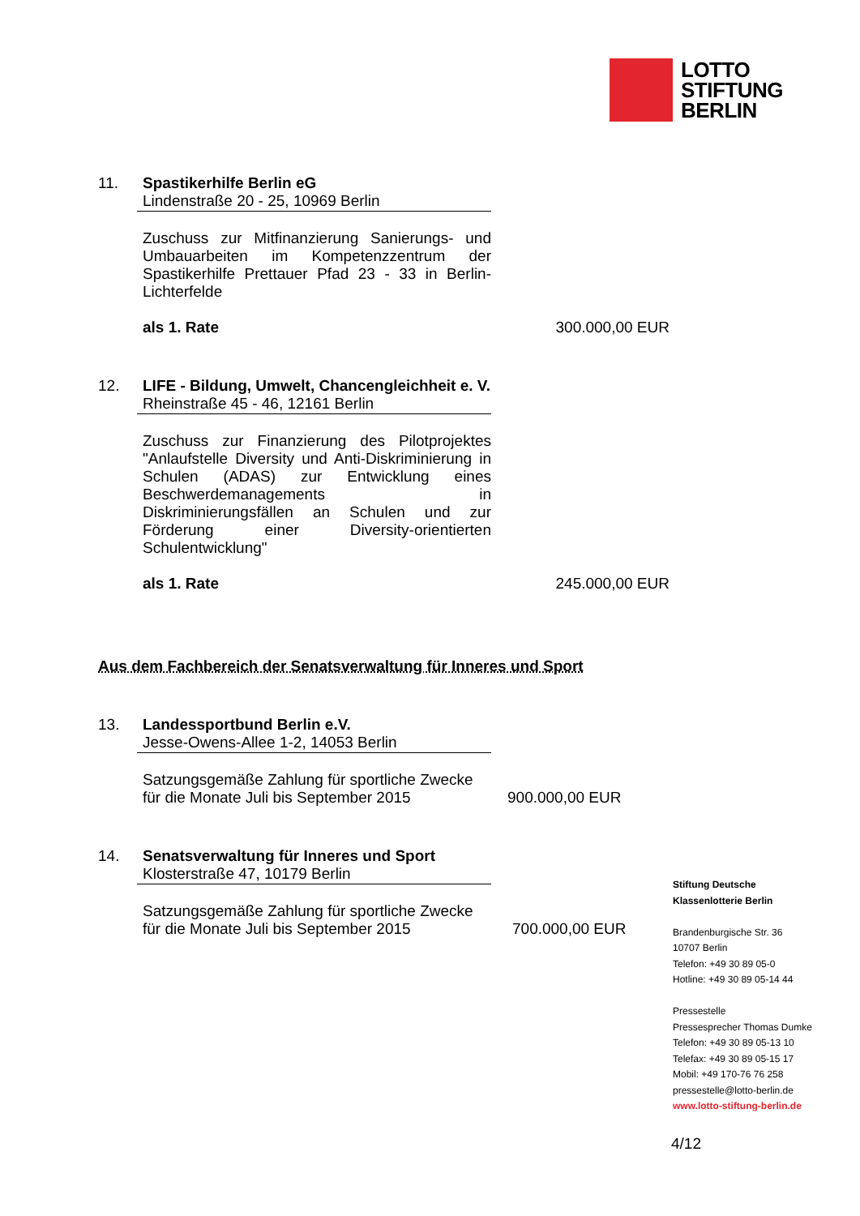LOTTO
STIFTUNG
BERLIN
11. Spastikerhilfe Berlin eG
Lindenstraße 20 - 25, 10969 Berlin
Zuschuss zur Mitfinanzierung Sanierungs- und Umbauarbeiten im Kompetenzzentrum der Spastikerhilfe Prettauer Pfad 23 - 33 in Berlin-Lichterfelde
als 1. Rate 300.000,00 EUR
12. LIFE - Bildung, Umwelt, Chancengleichheit e. V.
Rheinstraße 45 - 46, 12161 Berlin
Zuschuss zur Finanzierung des Pilotprojektes "Anlaufstelle Diversity und Anti-Diskriminierung in Schulen (ADAS) zur Entwicklung eines Beschwerdemanagements in Diskriminierungsfällen an Schulen und zur Förderung einer Diversity-orientierten Schulentwicklung"
als 1. Rate 245.000,00 EUR
Aus dem Fachbereich der Senatsverwaltung für Inneres und Sport
13. Landessportbund Berlin e.V.
Jesse-Owens-Allee 1-2, 14053 Berlin
Satzungsgemäße Zahlung für sportliche Zwecke für die Monate Juli bis September 2015
900.000,00 EUR
14. Senatsverwaltung für Inneres und Sport
Klosterstraße 47, 10179 Berlin
Satzungsgemäße Zahlung für sportliche Zwecke für die Monate Juli bis September 2015
700.000,00 EUR
Stiftung Deutsche
Klassenlotterie Berlin
Brandenburgische Str. 36
10707 Berlin
Telefon: +49 30 89 05-0
Hotline: +49 30 89 05-14 44
Pressestelle
Pressesprecher Thomas Dumke
Telefon: +49 30 89 05-13 10
Telefax: +49 30 89 05-15 17
Mobil: +49 170-76 76 258
pressestelle@lotto-berlin.de
www.lotto-stiftung-berlin.de
4/12